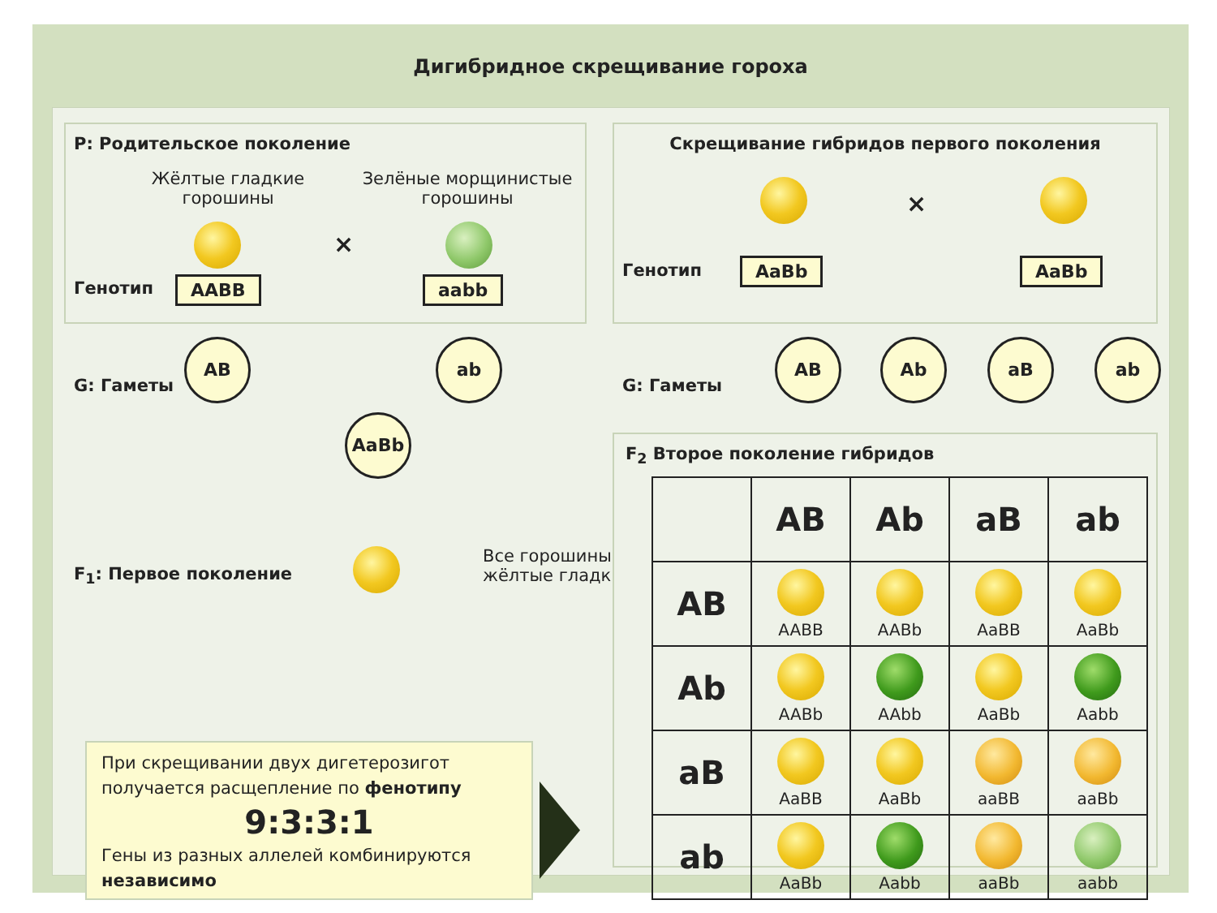Дигибридное скрещивание гороха
P: Родительское поколение
Жёлтые гладкие горошины
Зелёные морщинистые горошины
×
Генотип AABB aabb
Скрещивание гибридов первого поколения
×
Генотип AaBb AaBb
G: Гаметы
AB ab
AaBb
F<sub>1</sub>: Первое поколение
Все горошины
жёлтые гладкие
При скрещивании двух дигетерозигот получается расщепление по фенотипу
9:3:3:1
Гены из разных аллелей комбинируются независимо
G: Гаметы
AB Ab aB ab
F<sub>2</sub> Второе поколение гибридов
| | AB | Ab | aB | ab |
| --- | --- | --- | --- | --- |
| AB | AABB | AABb | AaBB | AaBb |
| Ab | AABb | AAbb | AaBb | Aabb |
| aB | AaBB | AaBb | aaBB | aaBb |
| ab | AaBb | Aabb | aaBb | aabb |